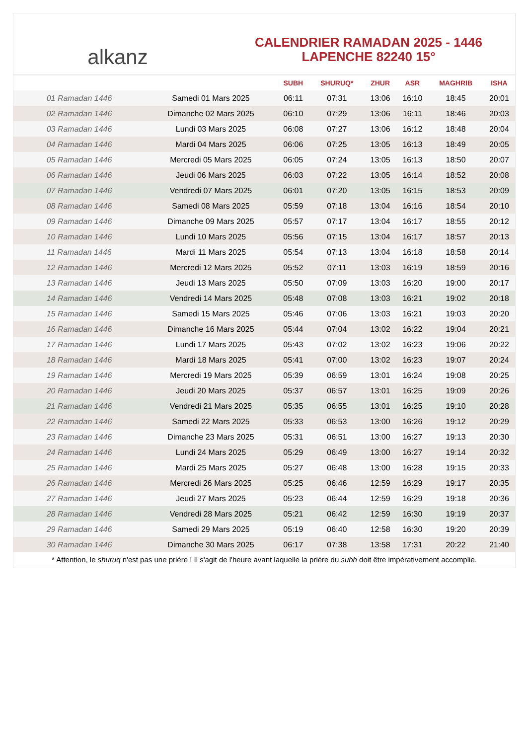alkanz
CALENDRIER RAMADAN 2025 - 1446
LAPENCHE 82240 15°
| | | SUBH | SHURUQ* | ZHUR | ASR | MAGHRIB | ISHA |
| --- | --- | --- | --- | --- | --- | --- | --- |
| 01 Ramadan 1446 | Samedi 01 Mars 2025 | 06:11 | 07:31 | 13:06 | 16:10 | 18:45 | 20:01 |
| 02 Ramadan 1446 | Dimanche 02 Mars 2025 | 06:10 | 07:29 | 13:06 | 16:11 | 18:46 | 20:03 |
| 03 Ramadan 1446 | Lundi 03 Mars 2025 | 06:08 | 07:27 | 13:06 | 16:12 | 18:48 | 20:04 |
| 04 Ramadan 1446 | Mardi 04 Mars 2025 | 06:06 | 07:25 | 13:05 | 16:13 | 18:49 | 20:05 |
| 05 Ramadan 1446 | Mercredi 05 Mars 2025 | 06:05 | 07:24 | 13:05 | 16:13 | 18:50 | 20:07 |
| 06 Ramadan 1446 | Jeudi 06 Mars 2025 | 06:03 | 07:22 | 13:05 | 16:14 | 18:52 | 20:08 |
| 07 Ramadan 1446 | Vendredi 07 Mars 2025 | 06:01 | 07:20 | 13:05 | 16:15 | 18:53 | 20:09 |
| 08 Ramadan 1446 | Samedi 08 Mars 2025 | 05:59 | 07:18 | 13:04 | 16:16 | 18:54 | 20:10 |
| 09 Ramadan 1446 | Dimanche 09 Mars 2025 | 05:57 | 07:17 | 13:04 | 16:17 | 18:55 | 20:12 |
| 10 Ramadan 1446 | Lundi 10 Mars 2025 | 05:56 | 07:15 | 13:04 | 16:17 | 18:57 | 20:13 |
| 11 Ramadan 1446 | Mardi 11 Mars 2025 | 05:54 | 07:13 | 13:04 | 16:18 | 18:58 | 20:14 |
| 12 Ramadan 1446 | Mercredi 12 Mars 2025 | 05:52 | 07:11 | 13:03 | 16:19 | 18:59 | 20:16 |
| 13 Ramadan 1446 | Jeudi 13 Mars 2025 | 05:50 | 07:09 | 13:03 | 16:20 | 19:00 | 20:17 |
| 14 Ramadan 1446 | Vendredi 14 Mars 2025 | 05:48 | 07:08 | 13:03 | 16:21 | 19:02 | 20:18 |
| 15 Ramadan 1446 | Samedi 15 Mars 2025 | 05:46 | 07:06 | 13:03 | 16:21 | 19:03 | 20:20 |
| 16 Ramadan 1446 | Dimanche 16 Mars 2025 | 05:44 | 07:04 | 13:02 | 16:22 | 19:04 | 20:21 |
| 17 Ramadan 1446 | Lundi 17 Mars 2025 | 05:43 | 07:02 | 13:02 | 16:23 | 19:06 | 20:22 |
| 18 Ramadan 1446 | Mardi 18 Mars 2025 | 05:41 | 07:00 | 13:02 | 16:23 | 19:07 | 20:24 |
| 19 Ramadan 1446 | Mercredi 19 Mars 2025 | 05:39 | 06:59 | 13:01 | 16:24 | 19:08 | 20:25 |
| 20 Ramadan 1446 | Jeudi 20 Mars 2025 | 05:37 | 06:57 | 13:01 | 16:25 | 19:09 | 20:26 |
| 21 Ramadan 1446 | Vendredi 21 Mars 2025 | 05:35 | 06:55 | 13:01 | 16:25 | 19:10 | 20:28 |
| 22 Ramadan 1446 | Samedi 22 Mars 2025 | 05:33 | 06:53 | 13:00 | 16:26 | 19:12 | 20:29 |
| 23 Ramadan 1446 | Dimanche 23 Mars 2025 | 05:31 | 06:51 | 13:00 | 16:27 | 19:13 | 20:30 |
| 24 Ramadan 1446 | Lundi 24 Mars 2025 | 05:29 | 06:49 | 13:00 | 16:27 | 19:14 | 20:32 |
| 25 Ramadan 1446 | Mardi 25 Mars 2025 | 05:27 | 06:48 | 13:00 | 16:28 | 19:15 | 20:33 |
| 26 Ramadan 1446 | Mercredi 26 Mars 2025 | 05:25 | 06:46 | 12:59 | 16:29 | 19:17 | 20:35 |
| 27 Ramadan 1446 | Jeudi 27 Mars 2025 | 05:23 | 06:44 | 12:59 | 16:29 | 19:18 | 20:36 |
| 28 Ramadan 1446 | Vendredi 28 Mars 2025 | 05:21 | 06:42 | 12:59 | 16:30 | 19:19 | 20:37 |
| 29 Ramadan 1446 | Samedi 29 Mars 2025 | 05:19 | 06:40 | 12:58 | 16:30 | 19:20 | 20:39 |
| 30 Ramadan 1446 | Dimanche 30 Mars 2025 | 06:17 | 07:38 | 13:58 | 17:31 | 20:22 | 21:40 |
* Attention, le shuruq n'est pas une prière ! Il s'agit de l'heure avant laquelle la prière du subh doit être impérativement accomplie.